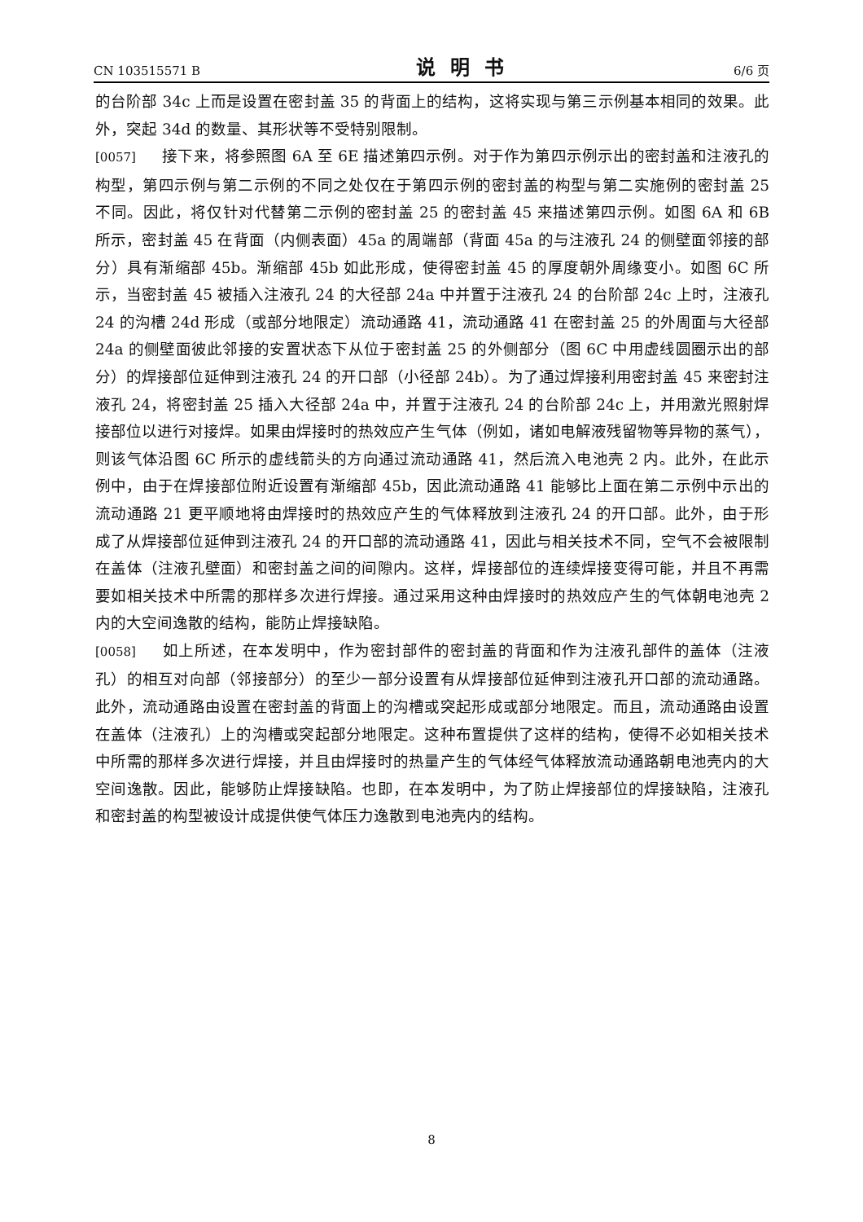CN 103515571 B 说明书 6/6 页
的台阶部 34c 上而是设置在密封盖 35 的背面上的结构，这将实现与第三示例基本相同的效果。此外，突起 34d 的数量、其形状等不受特别限制。
[0057] 接下来，将参照图 6A 至 6E 描述第四示例。对于作为第四示例示出的密封盖和注液孔的构型，第四示例与第二示例的不同之处仅在于第四示例的密封盖的构型与第二实施例的密封盖 25 不同。因此，将仅针对代替第二示例的密封盖 25 的密封盖 45 来描述第四示例。如图 6A 和 6B 所示，密封盖 45 在背面（内侧表面）45a 的周端部（背面 45a 的与注液孔 24 的侧壁面邻接的部分）具有渐缩部 45b。渐缩部 45b 如此形成，使得密封盖 45 的厚度朝外周缘变小。如图 6C 所示，当密封盖 45 被插入注液孔 24 的大径部 24a 中并置于注液孔 24 的台阶部 24c 上时，注液孔 24 的沟槽 24d 形成（或部分地限定）流动通路 41，流动通路 41 在密封盖 25 的外周面与大径部 24a 的侧壁面彼此邻接的安置状态下从位于密封盖 25 的外侧部分（图 6C 中用虚线圆圈示出的部分）的焊接部位延伸到注液孔 24 的开口部（小径部 24b）。为了通过焊接利用密封盖 45 来密封注液孔 24，将密封盖 25 插入大径部 24a 中，并置于注液孔 24 的台阶部 24c 上，并用激光照射焊接部位以进行对接焊。如果由焊接时的热效应产生气体（例如，诸如电解液残留物等异物的蒸气），则该气体沿图 6C 所示的虚线箭头的方向通过流动通路 41，然后流入电池壳 2 内。此外，在此示例中，由于在焊接部位附近设置有渐缩部 45b，因此流动通路 41 能够比上面在第二示例中示出的流动通路 21 更平顺地将由焊接时的热效应产生的气体释放到注液孔 24 的开口部。此外，由于形成了从焊接部位延伸到注液孔 24 的开口部的流动通路 41，因此与相关技术不同，空气不会被限制在盖体（注液孔壁面）和密封盖之间的间隙内。这样，焊接部位的连续焊接变得可能，并且不再需要如相关技术中所需的那样多次进行焊接。通过采用这种由焊接时的热效应产生的气体朝电池壳 2 内的大空间逸散的结构，能防止焊接缺陷。
[0058] 如上所述，在本发明中，作为密封部件的密封盖的背面和作为注液孔部件的盖体（注液孔）的相互对向部（邻接部分）的至少一部分设置有从焊接部位延伸到注液孔开口部的流动通路。此外，流动通路由设置在密封盖的背面上的沟槽或突起形成或部分地限定。而且，流动通路由设置在盖体（注液孔）上的沟槽或突起部分地限定。这种布置提供了这样的结构，使得不必如相关技术中所需的那样多次进行焊接，并且由焊接时的热量产生的气体经气体释放流动通路朝电池壳内的大空间逸散。因此，能够防止焊接缺陷。也即，在本发明中，为了防止焊接部位的焊接缺陷，注液孔和密封盖的构型被设计成提供使气体压力逸散到电池壳内的结构。
8